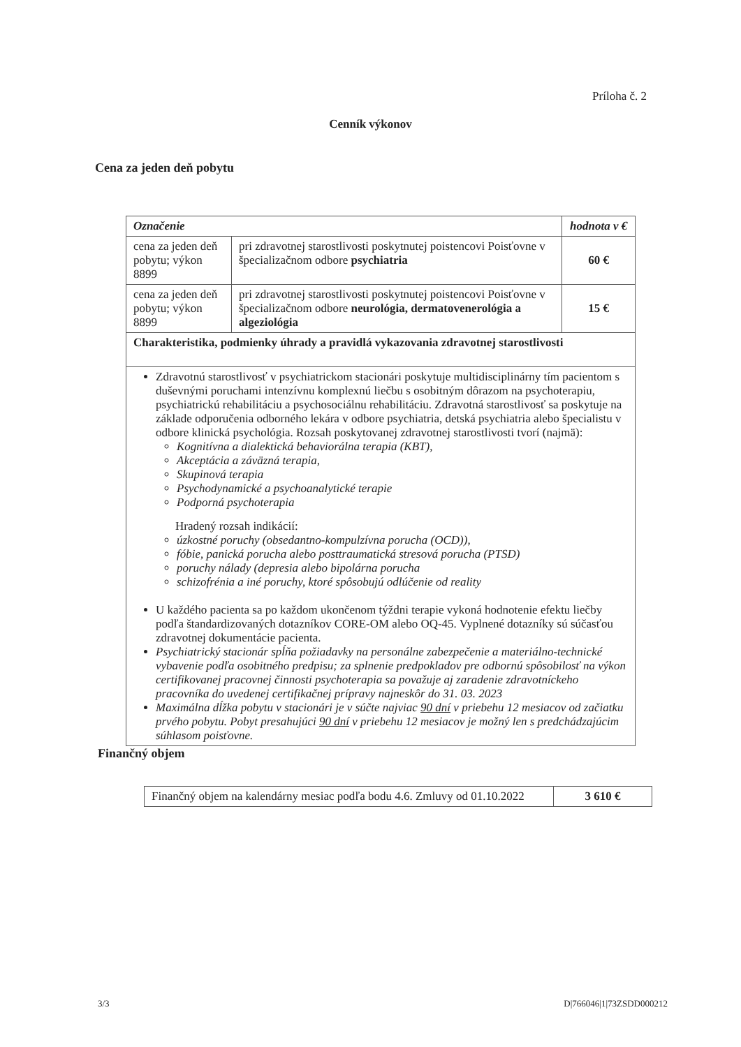Príloha č. 2
Cenník výkonov
Cena za jeden deň pobytu
| Označenie | | hodnota v € |
| --- | --- | --- |
| cena za jeden deň pobytu; výkon 8899 | pri zdravotnej starostlivosti poskytnutej poistencovi Poisťovne v špecializačnom odbore psychiatria | 60 € |
| cena za jeden deň pobytu; výkon 8899 | pri zdravotnej starostlivosti poskytnutej poistencovi Poisťovne v špecializačnom odbore neurológia, dermatovenerológia a algeziológia | 15 € |
| Charakteristika, podmienky úhrady a pravidlá vykazovania zdravotnej starostlivosti | | |
| Zdravotnú starostlivosť v psychiatrickom stacionári poskytuje multidisciplinárny tím pacientom s duševnými poruchami intenzívnu komplexnú liečbu s osobitným dôrazom na psychoterapiu, psychiatrickú rehabilitáciu a psychosociálnu rehabilitáciu. Zdravotná starostlivosť sa poskytuje na základe odporučenia odborného lekára v odbore psychiatria, detská psychiatria alebo špecialistu v odbore klinická psychológia. Rozsah poskytovanej zdravotnej starostlivosti tvorí (najmä): Kognitívna a dialektická behaviorálna terapia (KBT), Akceptácia a záväzná terapia, Skupinová terapia Psychodynamické a psychoanalytické terapie Podporná psychoterapia Hradený rozsah indikácií: úzkostné poruchy (obsedantno-kompulzívna porucha (OCD)), fóbie, panická porucha alebo posttraumatická stresová porucha (PTSD) poruchy nálady (depresia alebo bipolárna porucha schizofrénia a iné poruchy, ktoré spôsobujú odlúčenie od reality U každého pacienta sa po každom ukončenom týždni terapie vykoná hodnotenie efektu liečby podľa štandardizovaných dotazníkov CORE-OM alebo OQ-45. Vyplnené dotazníky sú súčasťou zdravotnej dokumentácie pacienta. Psychiatrický stacionár spĺňa požiadavky na personálne zabezpečenie a materiálno-technické vybavenie podľa osobitného predpisu; za splnenie predpokladov pre odbornú spôsobilosť na výkon certifikovanej pracovnej činnosti psychoterapia sa považuje aj zaradenie zdravotníckeho pracovníka do uvedenej certifikačnej prípravy najneskôr do 31. 03. 2023 Maximálna dĺžka pobytu v stacionári je v súčte najviac 90 dní v priebehu 12 mesiacov od začiatku prvého pobytu. Pobyt presahujúci 90 dní v priebehu 12 mesiacov je možný len s predchádzajúcim súhlasom poisťovne. | | |
Finančný objem
| Finančný objem na kalendárny mesiac podľa bodu 4.6. Zmluvy od 01.10.2022 | 3 610 € |
3/3 D|766046|1|73ZSDD000212